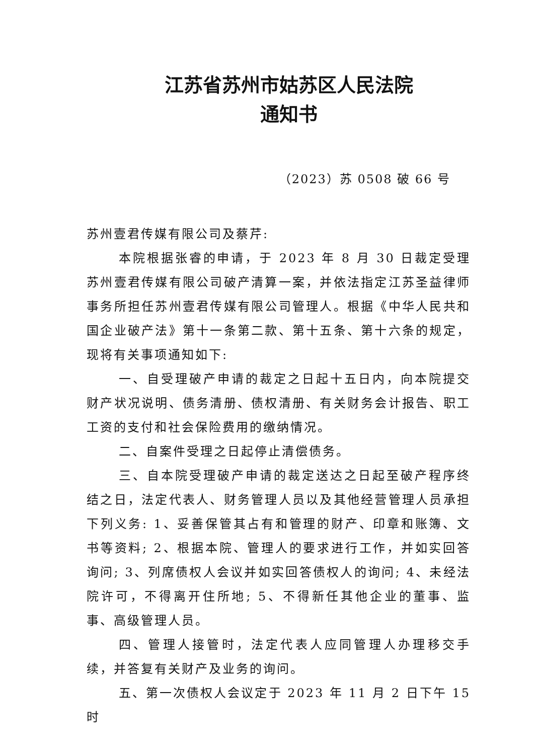江苏省苏州市姑苏区人民法院
通知书
（2023）苏 0508 破 66 号
苏州壹君传媒有限公司及蔡芹:
本院根据张睿的申请，于 2023 年 8 月 30 日裁定受理苏州壹君传媒有限公司破产清算一案，并依法指定江苏圣益律师事务所担任苏州壹君传媒有限公司管理人。根据《中华人民共和国企业破产法》第十一条第二款、第十五条、第十六条的规定，现将有关事项通知如下:
一、自受理破产申请的裁定之日起十五日内，向本院提交财产状况说明、债务清册、债权清册、有关财务会计报告、职工工资的支付和社会保险费用的缴纳情况。
二、自案件受理之日起停止清偿债务。
三、自本院受理破产申请的裁定送达之日起至破产程序终结之日，法定代表人、财务管理人员以及其他经营管理人员承担下列义务: 1、妥善保管其占有和管理的财产、印章和账簿、文书等资料; 2、根据本院、管理人的要求进行工作，并如实回答询问; 3、列席债权人会议并如实回答债权人的询问; 4、未经法院许可，不得离开住所地; 5、不得新任其他企业的董事、监事、高级管理人员。
四、管理人接管时，法定代表人应同管理人办理移交手续，并答复有关财产及业务的询问。
五、第一次债权人会议定于 2023 年 11 月 2 日下午 15 时